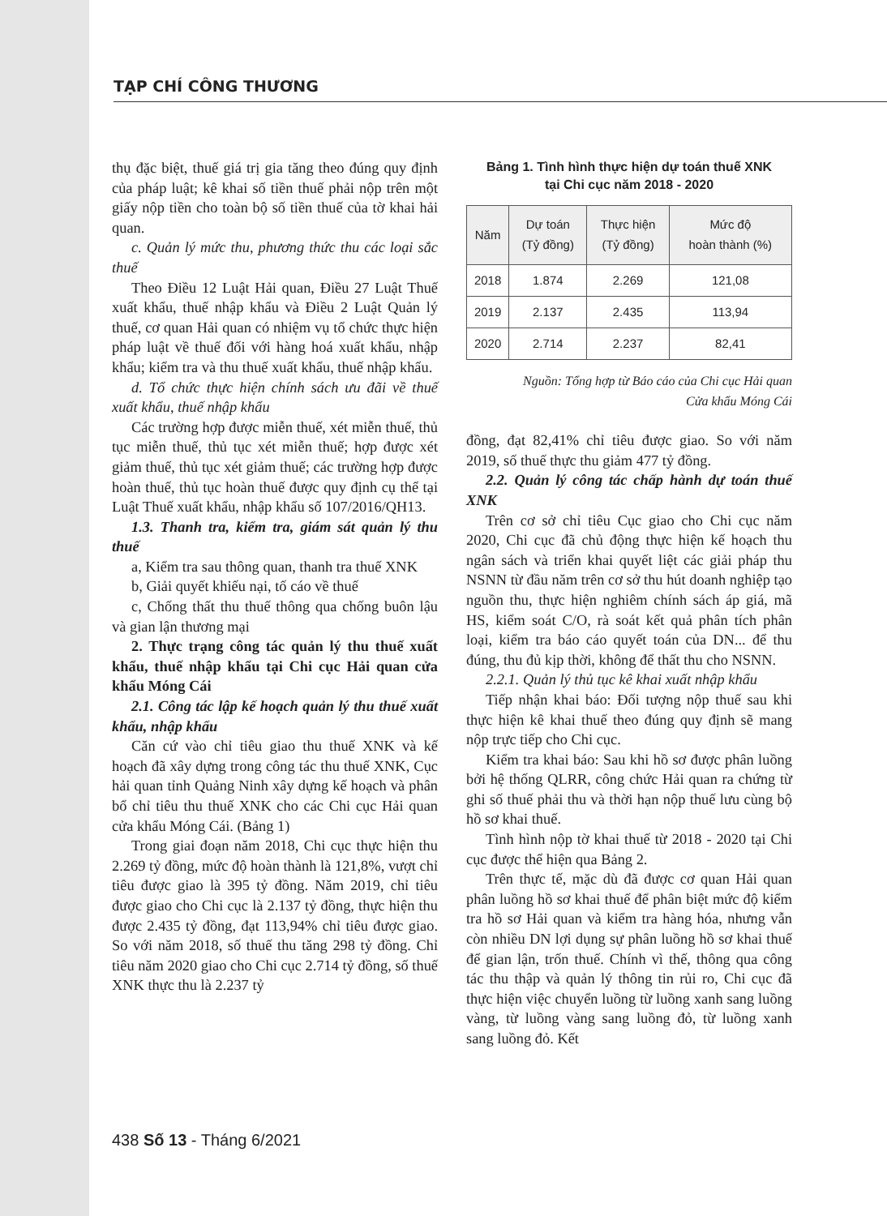TẠP CHÍ CÔNG THƯƠNG
thụ đặc biệt, thuế giá trị gia tăng theo đúng quy định của pháp luật; kê khai số tiền thuế phải nộp trên một giấy nộp tiền cho toàn bộ số tiền thuế của tờ khai hải quan.
c. Quản lý mức thu, phương thức thu các loại sắc thuế
Theo Điều 12 Luật Hải quan, Điều 27 Luật Thuế xuất khẩu, thuế nhập khẩu và Điều 2 Luật Quản lý thuế, cơ quan Hải quan có nhiệm vụ tổ chức thực hiện pháp luật về thuế đối với hàng hoá xuất khẩu, nhập khẩu; kiểm tra và thu thuế xuất khẩu, thuế nhập khẩu.
d. Tổ chức thực hiện chính sách ưu đãi về thuế xuất khẩu, thuế nhập khẩu
Các trường hợp được miễn thuế, xét miễn thuế, thủ tục miễn thuế, thủ tục xét miễn thuế; hợp được xét giảm thuế, thủ tục xét giảm thuế; các trường hợp được hoàn thuế, thủ tục hoàn thuế được quy định cụ thể tại Luật Thuế xuất khẩu, nhập khẩu số 107/2016/QH13.
1.3. Thanh tra, kiểm tra, giám sát quản lý thu thuế
a, Kiểm tra sau thông quan, thanh tra thuế XNK
b, Giải quyết khiếu nại, tố cáo về thuế
c, Chống thất thu thuế thông qua chống buôn lậu và gian lận thương mại
2. Thực trạng công tác quản lý thu thuế xuất khẩu, thuế nhập khẩu tại Chi cục Hải quan cửa khẩu Móng Cái
2.1. Công tác lập kế hoạch quản lý thu thuế xuất khẩu, nhập khẩu
Căn cứ vào chỉ tiêu giao thu thuế XNK và kế hoạch đã xây dựng trong công tác thu thuế XNK, Cục hải quan tỉnh Quảng Ninh xây dựng kế hoạch và phân bổ chỉ tiêu thu thuế XNK cho các Chi cục Hải quan cửa khẩu Móng Cái. (Bảng 1)
Trong giai đoạn năm 2018, Chi cục thực hiện thu 2.269 tỷ đồng, mức độ hoàn thành là 121,8%, vượt chỉ tiêu được giao là 395 tỷ đồng. Năm 2019, chỉ tiêu được giao cho Chi cục là 2.137 tỷ đồng, thực hiện thu được 2.435 tỷ đồng, đạt 113,94% chỉ tiêu được giao. So với năm 2018, số thuế thu tăng 298 tỷ đồng. Chỉ tiêu năm 2020 giao cho Chi cục 2.714 tỷ đồng, số thuế XNK thực thu là 2.237 tỷ
Bảng 1. Tình hình thực hiện dự toán thuế XNK
tại Chi cục năm 2018 - 2020
| Năm | Dự toán (Tỷ đồng) | Thực hiện (Tỷ đồng) | Mức độ hoàn thành (%) |
| --- | --- | --- | --- |
| 2018 | 1.874 | 2.269 | 121,08 |
| 2019 | 2.137 | 2.435 | 113,94 |
| 2020 | 2.714 | 2.237 | 82,41 |
Nguồn: Tổng hợp từ Báo cáo của Chi cục Hải quan
Cửa khẩu Móng Cái
đồng, đạt 82,41% chỉ tiêu được giao. So với năm 2019, số thuế thực thu giảm 477 tỷ đồng.
2.2. Quản lý công tác chấp hành dự toán thuế XNK
Trên cơ sở chỉ tiêu Cục giao cho Chi cục năm 2020, Chi cục đã chủ động thực hiện kế hoạch thu ngân sách và triển khai quyết liệt các giải pháp thu NSNN từ đầu năm trên cơ sở thu hút doanh nghiệp tạo nguồn thu, thực hiện nghiêm chính sách áp giá, mã HS, kiểm soát C/O, rà soát kết quả phân tích phân loại, kiểm tra báo cáo quyết toán của DN... để thu đúng, thu đủ kịp thời, không để thất thu cho NSNN.
2.2.1. Quản lý thủ tục kê khai xuất nhập khẩu
Tiếp nhận khai báo: Đối tượng nộp thuế sau khi thực hiện kê khai thuế theo đúng quy định sẽ mang nộp trực tiếp cho Chi cục.
Kiểm tra khai báo: Sau khi hồ sơ được phân luồng bởi hệ thống QLRR, công chức Hải quan ra chứng từ ghi số thuế phải thu và thời hạn nộp thuế lưu cùng bộ hồ sơ khai thuế.
Tình hình nộp tờ khai thuế từ 2018 - 2020 tại Chi cục được thể hiện qua Bảng 2.
Trên thực tế, mặc dù đã được cơ quan Hải quan phân luồng hồ sơ khai thuế để phân biệt mức độ kiểm tra hồ sơ Hải quan và kiểm tra hàng hóa, nhưng vẫn còn nhiều DN lợi dụng sự phân luồng hồ sơ khai thuế để gian lận, trốn thuế. Chính vì thế, thông qua công tác thu thập và quản lý thông tin rủi ro, Chi cục đã thực hiện việc chuyển luồng từ luồng xanh sang luồng vàng, từ luồng vàng sang luồng đỏ, từ luồng xanh sang luồng đỏ. Kết
438 Số 13 - Tháng 6/2021